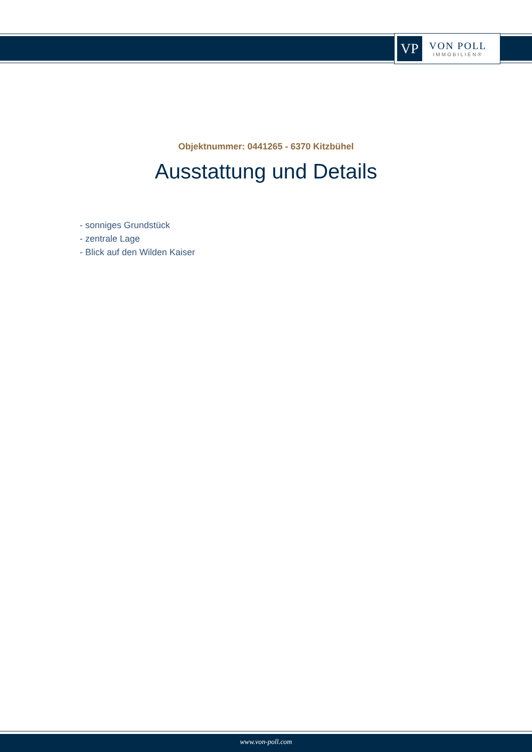VP
VON POLL
IMMOBILIEN®
Objektnummer: 0441265 - 6370 Kitzbühel
Ausstattung und Details
- sonniges Grundstück
- zentrale Lage
- Blick auf den Wilden Kaiser
www.von-poll.com